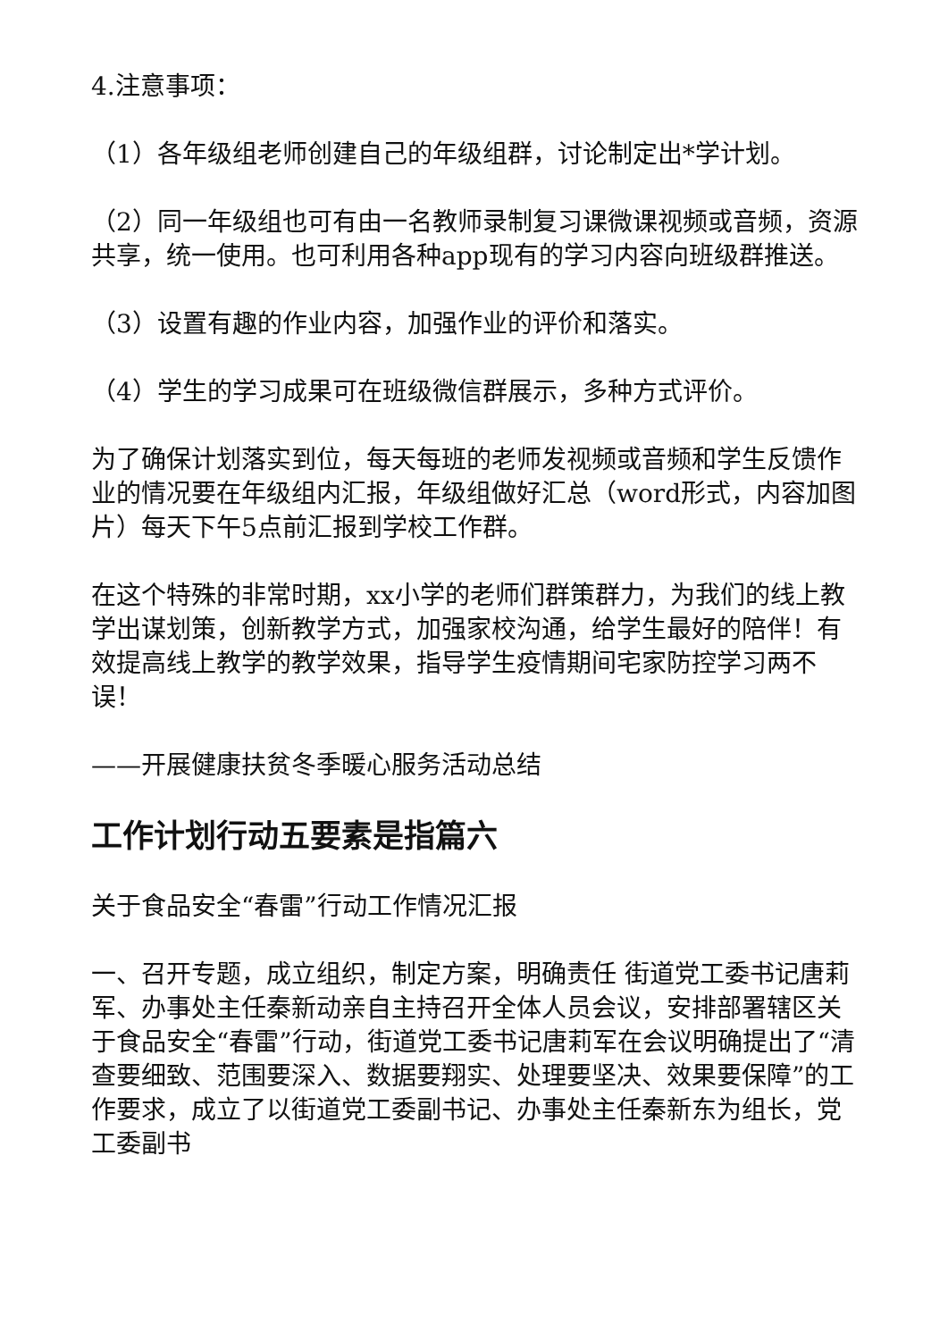4.注意事项：
（1）各年级组老师创建自己的年级组群，讨论制定出*学计划。
（2）同一年级组也可有由一名教师录制复习课微课视频或音频，资源共享，统一使用。也可利用各种app现有的学习内容向班级群推送。
（3）设置有趣的作业内容，加强作业的评价和落实。
（4）学生的学习成果可在班级微信群展示，多种方式评价。
为了确保计划落实到位，每天每班的老师发视频或音频和学生反馈作业的情况要在年级组内汇报，年级组做好汇总（word形式，内容加图片）每天下午5点前汇报到学校工作群。
在这个特殊的非常时期，xx小学的老师们群策群力，为我们的线上教学出谋划策，创新教学方式，加强家校沟通，给学生最好的陪伴！有效提高线上教学的教学效果，指导学生疫情期间宅家防控学习两不误！
——开展健康扶贫冬季暖心服务活动总结
工作计划行动五要素是指篇六
关于食品安全“春雷”行动工作情况汇报
一、召开专题，成立组织，制定方案，明确责任 街道党工委书记唐莉军、办事处主任秦新动亲自主持召开全体人员会议，安排部署辖区关于食品安全“春雷”行动，街道党工委书记唐莉军在会议明确提出了“清查要细致、范围要深入、数据要翔实、处理要坚决、效果要保障”的工作要求，成立了以街道党工委副书记、办事处主任秦新东为组长，党工委副书